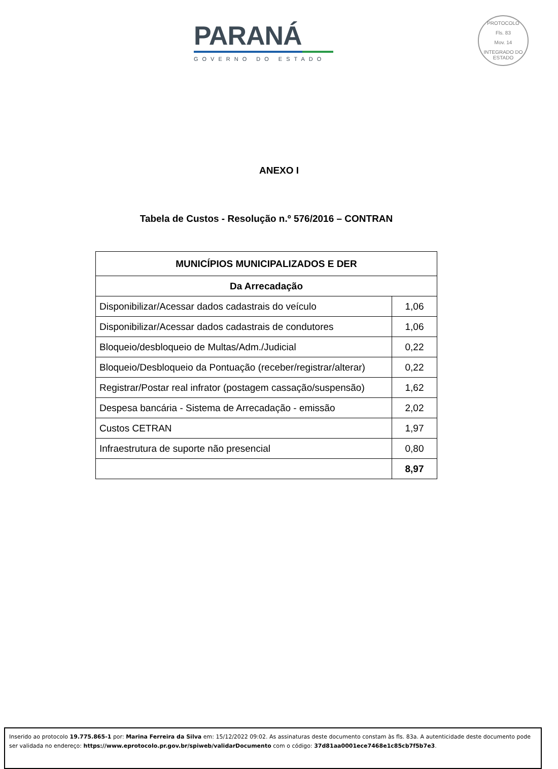PARANÁ
GOVERNO DO ESTADO
PROTOCOLO
Fls. 83
Mov. 14
INTEGRADO DO ESTADO
ANEXO I
Tabela de Custos - Resolução n.º 576/2016 – CONTRAN
| MUNICÍPIOS MUNICIPALIZADOS E DER | |
| --- | --- |
| Da Arrecadação | |
| Disponibilizar/Acessar dados cadastrais do veículo | 1,06 |
| Disponibilizar/Acessar dados cadastrais de condutores | 1,06 |
| Bloqueio/desbloqueio de Multas/Adm./Judicial | 0,22 |
| Bloqueio/Desbloqueio da Pontuação (receber/registrar/alterar) | 0,22 |
| Registrar/Postar real infrator (postagem cassação/suspensão) | 1,62 |
| Despesa bancária - Sistema de Arrecadação - emissão | 2,02 |
| Custos CETRAN | 1,97 |
| Infraestrutura de suporte não presencial | 0,80 |
| | 8,97 |
Inserido ao protocolo 19.775.865-1 por: Marina Ferreira da Silva em: 15/12/2022 09:02. As assinaturas deste documento constam às fls. 83a. A autenticidade deste documento pode ser validada no endereço: https://www.eprotocolo.pr.gov.br/spiweb/validarDocumento com o código: 37d81aa0001ece7468e1c85cb7f5b7e3.